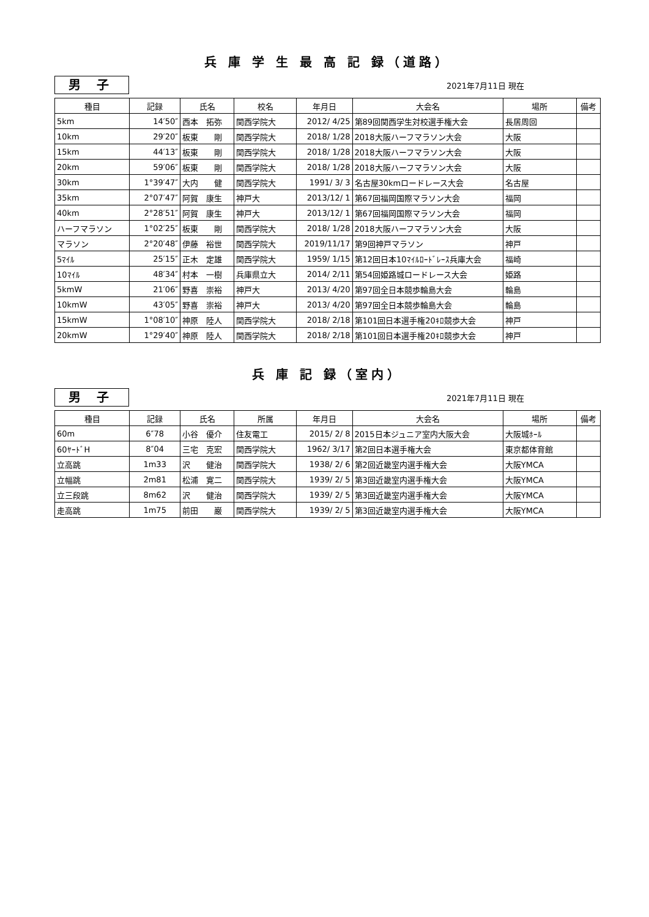兵 庫 学 生 最 高 記 録（道路）
男 子
2021年7月11日 現在
| 種目 | 記録 | 氏名 | 校名 | 年月日 | 大会名 | 場所 | 備考 |
| --- | --- | --- | --- | --- | --- | --- | --- |
| 5km | 14′50″ | 西本 拓弥 | 関西学院大 | 2012/ 4/25 | 第89回関西学生対校選手権大会 | 長居周回 | |
| 10km | 29′20″ | 板東 剛 | 関西学院大 | 2018/ 1/28 | 2018大阪ハーフマラソン大会 | 大阪 | |
| 15km | 44′13″ | 板東 剛 | 関西学院大 | 2018/ 1/28 | 2018大阪ハーフマラソン大会 | 大阪 | |
| 20km | 59′06″ | 板東 剛 | 関西学院大 | 2018/ 1/28 | 2018大阪ハーフマラソン大会 | 大阪 | |
| 30km | 1°39′47″ | 大内 健 | 関西学院大 | 1991/ 3/ 3 | 名古屋30kmロードレース大会 | 名古屋 | |
| 35km | 2°07′47″ | 阿賀 康生 | 神戸大 | 2013/12/ 1 | 第67回福岡国際マラソン大会 | 福岡 | |
| 40km | 2°28′51″ | 阿賀 康生 | 神戸大 | 2013/12/ 1 | 第67回福岡国際マラソン大会 | 福岡 | |
| ハーフマラソン | 1°02′25″ | 板東 剛 | 関西学院大 | 2018/ 1/28 | 2018大阪ハーフマラソン大会 | 大阪 | |
| マラソン | 2°20′48″ | 伊藤 裕世 | 関西学院大 | 2019/11/17 | 第9回神戸マラソン | 神戸 | |
| 5ﾏｲﾙ | 25′15″ | 正木 定雄 | 関西学院大 | 1959/ 1/15 | 第12回日本10ﾏｲﾙﾛｰﾄﾞﾚｰｽ兵庫大会 | 福崎 | |
| 10ﾏｲﾙ | 48′34″ | 村本 一樹 | 兵庫県立大 | 2014/ 2/11 | 第54回姫路城ロードレース大会 | 姫路 | |
| 5kmW | 21′06″ | 野喜 崇裕 | 神戸大 | 2013/ 4/20 | 第97回全日本競歩輪島大会 | 輪島 | |
| 10kmW | 43′05″ | 野喜 崇裕 | 神戸大 | 2013/ 4/20 | 第97回全日本競歩輪島大会 | 輪島 | |
| 15kmW | 1°08′10″ | 神原 陸人 | 関西学院大 | 2018/ 2/18 | 第101回日本選手権20ｷﾛ競歩大会 | 神戸 | |
| 20kmW | 1°29′40″ | 神原 陸人 | 関西学院大 | 2018/ 2/18 | 第101回日本選手権20ｷﾛ競歩大会 | 神戸 | |
兵 庫 記 録（室内）
男 子
2021年7月11日 現在
| 種目 | 記録 | 氏名 | 所属 | 年月日 | 大会名 | 場所 | 備考 |
| --- | --- | --- | --- | --- | --- | --- | --- |
| 60m | 6″78 | 小谷 優介 | 住友電工 | 2015/ 2/ 8 | 2015日本ジュニア室内大阪大会 | 大阪城ﾎｰﾙ | |
| 60ﾔｰﾄﾞH | 8″04 | 三宅 克宏 | 関西学院大 | 1962/ 3/17 | 第2回日本選手権大会 | 東京都体育館 | |
| 立高跳 | 1m33 | 沢 健治 | 関西学院大 | 1938/ 2/ 6 | 第2回近畿室内選手権大会 | 大阪YMCA | |
| 立幅跳 | 2m81 | 松浦 寛二 | 関西学院大 | 1939/ 2/ 5 | 第3回近畿室内選手権大会 | 大阪YMCA | |
| 立三段跳 | 8m62 | 沢 健治 | 関西学院大 | 1939/ 2/ 5 | 第3回近畿室内選手権大会 | 大阪YMCA | |
| 走高跳 | 1m75 | 前田 巌 | 関西学院大 | 1939/ 2/ 5 | 第3回近畿室内選手権大会 | 大阪YMCA | |